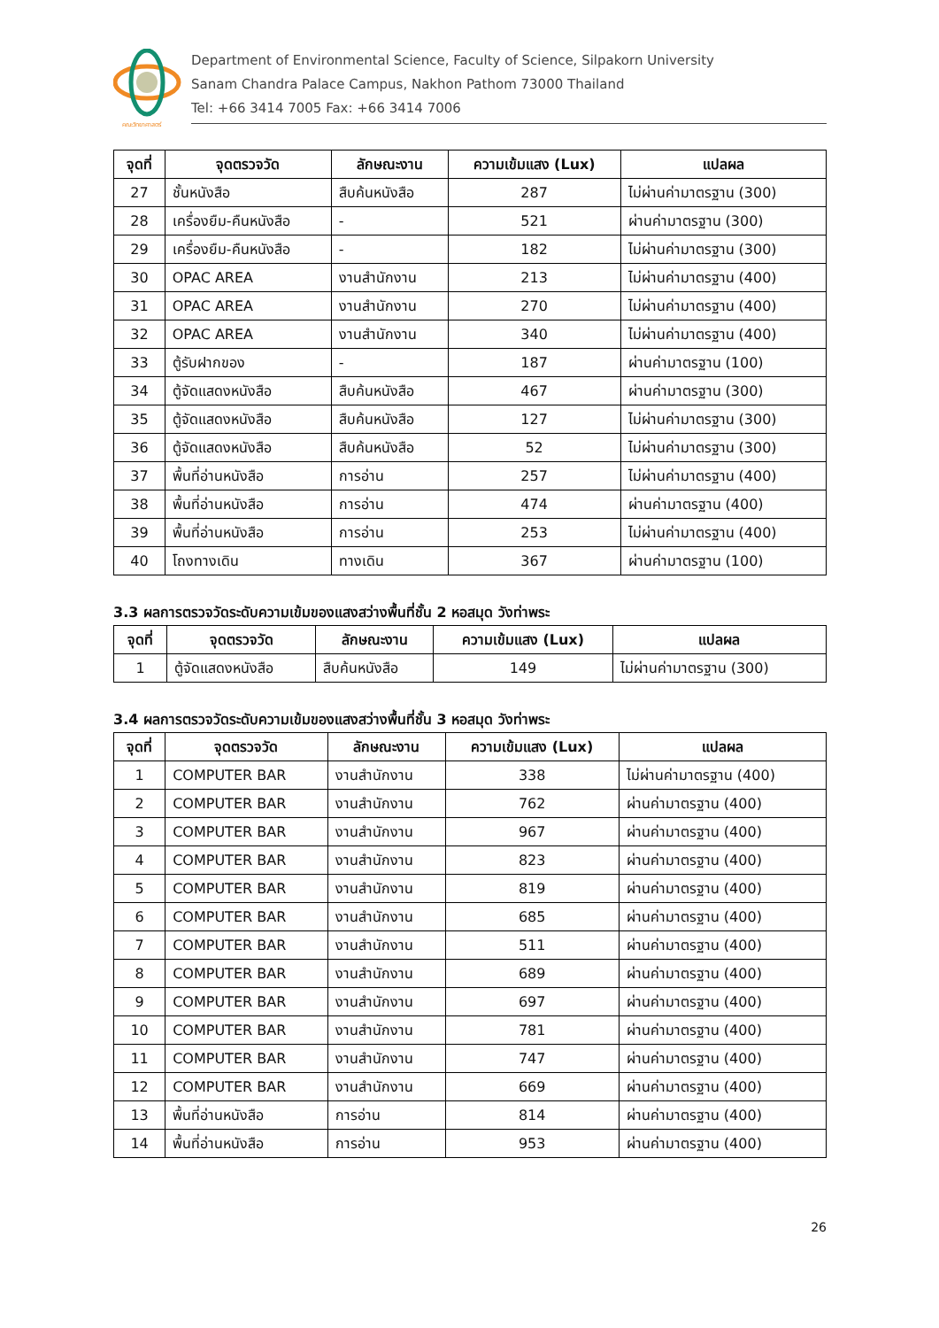คณะวิทยาศาสตร์
Department of Environmental Science, Faculty of Science, Silpakorn University
Sanam Chandra Palace Campus, Nakhon Pathom 73000 Thailand
Tel: +66 3414 7005 Fax: +66 3414 7006
| จุดที่ | จุดตรวจวัด | ลักษณะงาน | ความเข้มแสง (Lux) | แปลผล |
| --- | --- | --- | --- | --- |
| 27 | ชั้นหนังสือ | สืบค้นหนังสือ | 287 | ไม่ผ่านค่ามาตรฐาน (300) |
| 28 | เครื่องยืม-คืนหนังสือ | - | 521 | ผ่านค่ามาตรฐาน (300) |
| 29 | เครื่องยืม-คืนหนังสือ | - | 182 | ไม่ผ่านค่ามาตรฐาน (300) |
| 30 | OPAC AREA | งานสำนักงาน | 213 | ไม่ผ่านค่ามาตรฐาน (400) |
| 31 | OPAC AREA | งานสำนักงาน | 270 | ไม่ผ่านค่ามาตรฐาน (400) |
| 32 | OPAC AREA | งานสำนักงาน | 340 | ไม่ผ่านค่ามาตรฐาน (400) |
| 33 | ตู้รับฝากของ | - | 187 | ผ่านค่ามาตรฐาน (100) |
| 34 | ตู้จัดแสดงหนังสือ | สืบค้นหนังสือ | 467 | ผ่านค่ามาตรฐาน (300) |
| 35 | ตู้จัดแสดงหนังสือ | สืบค้นหนังสือ | 127 | ไม่ผ่านค่ามาตรฐาน (300) |
| 36 | ตู้จัดแสดงหนังสือ | สืบค้นหนังสือ | 52 | ไม่ผ่านค่ามาตรฐาน (300) |
| 37 | พื้นที่อ่านหนังสือ | การอ่าน | 257 | ไม่ผ่านค่ามาตรฐาน (400) |
| 38 | พื้นที่อ่านหนังสือ | การอ่าน | 474 | ผ่านค่ามาตรฐาน (400) |
| 39 | พื้นที่อ่านหนังสือ | การอ่าน | 253 | ไม่ผ่านค่ามาตรฐาน (400) |
| 40 | โถงทางเดิน | ทางเดิน | 367 | ผ่านค่ามาตรฐาน (100) |
3.3 ผลการตรวจวัดระดับความเข้มของแสงสว่างพื้นที่ชั้น 2 หอสมุด วังท่าพระ
| จุดที่ | จุดตรวจวัด | ลักษณะงาน | ความเข้มแสง (Lux) | แปลผล |
| --- | --- | --- | --- | --- |
| 1 | ตู้จัดแสดงหนังสือ | สืบค้นหนังสือ | 149 | ไม่ผ่านค่ามาตรฐาน (300) |
3.4 ผลการตรวจวัดระดับความเข้มของแสงสว่างพื้นที่ชั้น 3 หอสมุด วังท่าพระ
| จุดที่ | จุดตรวจวัด | ลักษณะงาน | ความเข้มแสง (Lux) | แปลผล |
| --- | --- | --- | --- | --- |
| 1 | COMPUTER BAR | งานสำนักงาน | 338 | ไม่ผ่านค่ามาตรฐาน (400) |
| 2 | COMPUTER BAR | งานสำนักงาน | 762 | ผ่านค่ามาตรฐาน (400) |
| 3 | COMPUTER BAR | งานสำนักงาน | 967 | ผ่านค่ามาตรฐาน (400) |
| 4 | COMPUTER BAR | งานสำนักงาน | 823 | ผ่านค่ามาตรฐาน (400) |
| 5 | COMPUTER BAR | งานสำนักงาน | 819 | ผ่านค่ามาตรฐาน (400) |
| 6 | COMPUTER BAR | งานสำนักงาน | 685 | ผ่านค่ามาตรฐาน (400) |
| 7 | COMPUTER BAR | งานสำนักงาน | 511 | ผ่านค่ามาตรฐาน (400) |
| 8 | COMPUTER BAR | งานสำนักงาน | 689 | ผ่านค่ามาตรฐาน (400) |
| 9 | COMPUTER BAR | งานสำนักงาน | 697 | ผ่านค่ามาตรฐาน (400) |
| 10 | COMPUTER BAR | งานสำนักงาน | 781 | ผ่านค่ามาตรฐาน (400) |
| 11 | COMPUTER BAR | งานสำนักงาน | 747 | ผ่านค่ามาตรฐาน (400) |
| 12 | COMPUTER BAR | งานสำนักงาน | 669 | ผ่านค่ามาตรฐาน (400) |
| 13 | พื้นที่อ่านหนังสือ | การอ่าน | 814 | ผ่านค่ามาตรฐาน (400) |
| 14 | พื้นที่อ่านหนังสือ | การอ่าน | 953 | ผ่านค่ามาตรฐาน (400) |
26